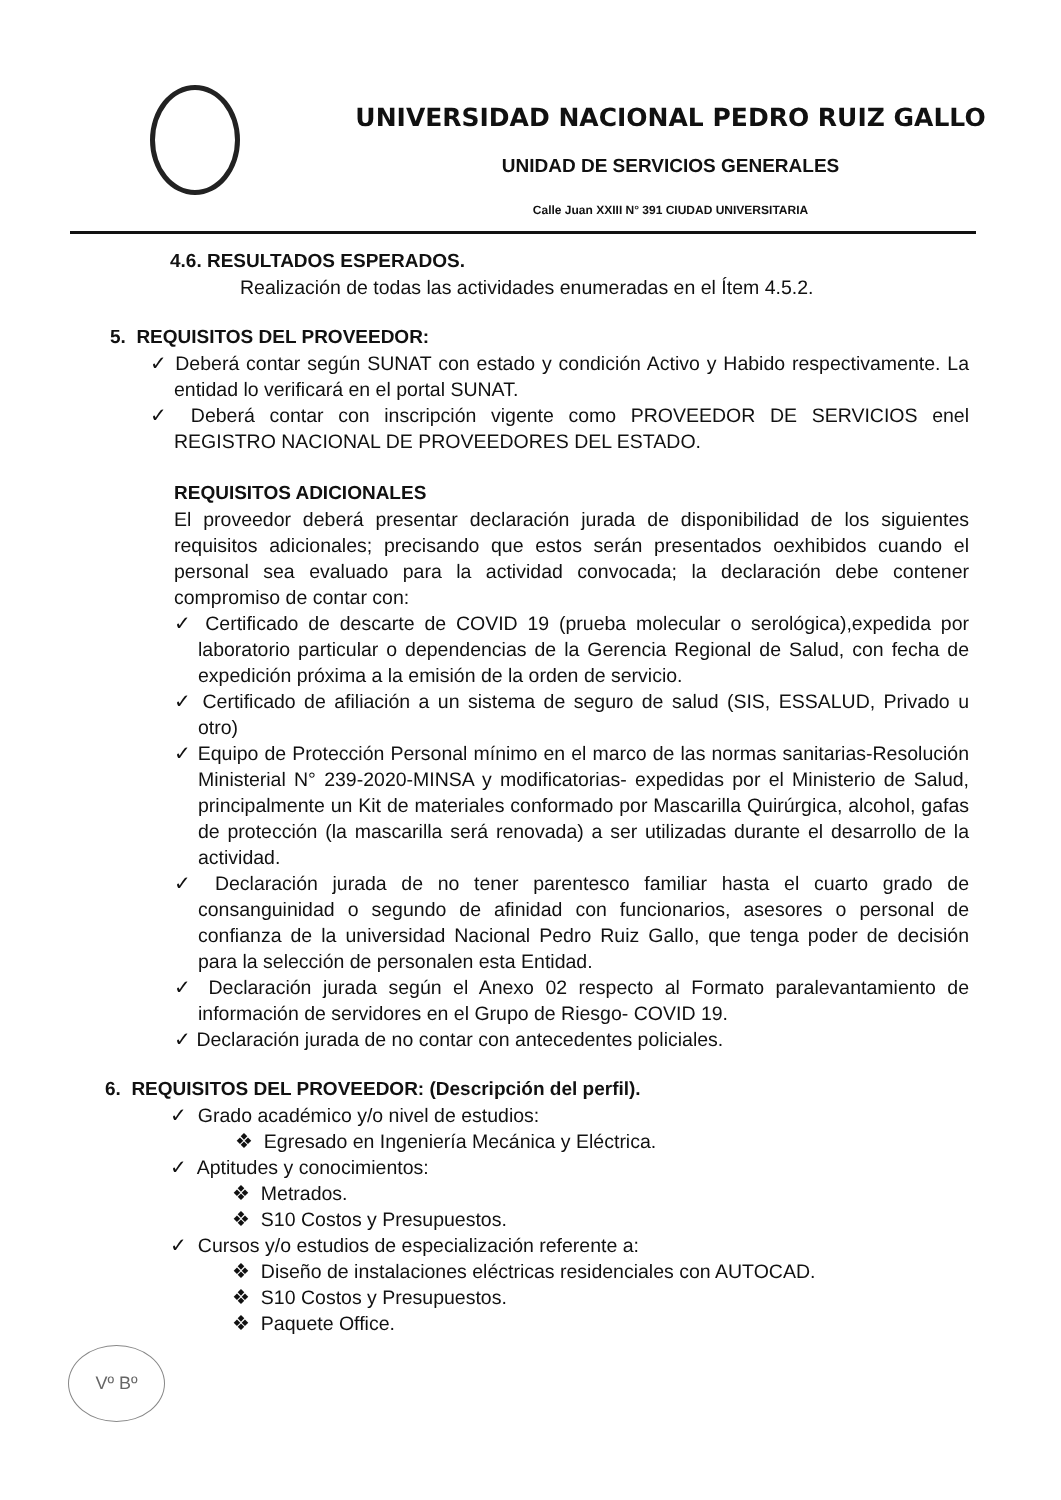UNIVERSIDAD NACIONAL PEDRO RUIZ GALLO
UNIDAD DE SERVICIOS GENERALES
Calle Juan XXIII N° 391 CIUDAD UNIVERSITARIA
4.6. RESULTADOS ESPERADOS.
Realización de todas las actividades enumeradas en el Ítem 4.5.2.
5. REQUISITOS DEL PROVEEDOR:
✓ Deberá contar según SUNAT con estado y condición Activo y Habido respectivamente. La entidad lo verificará en el portal SUNAT.
✓ Deberá contar con inscripción vigente como PROVEEDOR DE SERVICIOS enel REGISTRO NACIONAL DE PROVEEDORES DEL ESTADO.
REQUISITOS ADICIONALES
El proveedor deberá presentar declaración jurada de disponibilidad de los siguientes requisitos adicionales; precisando que estos serán presentados oexhibidos cuando el personal sea evaluado para la actividad convocada; la declaración debe contener compromiso de contar con:
✓ Certificado de descarte de COVID 19 (prueba molecular o serológica),expedida por laboratorio particular o dependencias de la Gerencia Regional de Salud, con fecha de expedición próxima a la emisión de la orden de servicio.
✓ Certificado de afiliación a un sistema de seguro de salud (SIS, ESSALUD, Privado u otro)
✓ Equipo de Protección Personal mínimo en el marco de las normas sanitarias-Resolución Ministerial N° 239-2020-MINSA y modificatorias- expedidas por el Ministerio de Salud, principalmente un Kit de materiales conformado por Mascarilla Quirúrgica, alcohol, gafas de protección (la mascarilla será renovada) a ser utilizadas durante el desarrollo de la actividad.
✓ Declaración jurada de no tener parentesco familiar hasta el cuarto grado de consanguinidad o segundo de afinidad con funcionarios, asesores o personal de confianza de la universidad Nacional Pedro Ruiz Gallo, que tenga poder de decisión para la selección de personalen esta Entidad.
✓ Declaración jurada según el Anexo 02 respecto al Formato paralevantamiento de información de servidores en el Grupo de Riesgo- COVID 19.
✓ Declaración jurada de no contar con antecedentes policiales.
6. REQUISITOS DEL PROVEEDOR: (Descripción del perfil).
✓ Grado académico y/o nivel de estudios:
❖ Egresado en Ingeniería Mecánica y Eléctrica.
✓ Aptitudes y conocimientos:
❖ Metrados.
❖ S10 Costos y Presupuestos.
✓ Cursos y/o estudios de especialización referente a:
❖ Diseño de instalaciones eléctricas residenciales con AUTOCAD.
❖ S10 Costos y Presupuestos.
❖ Paquete Office.
Vº Bº